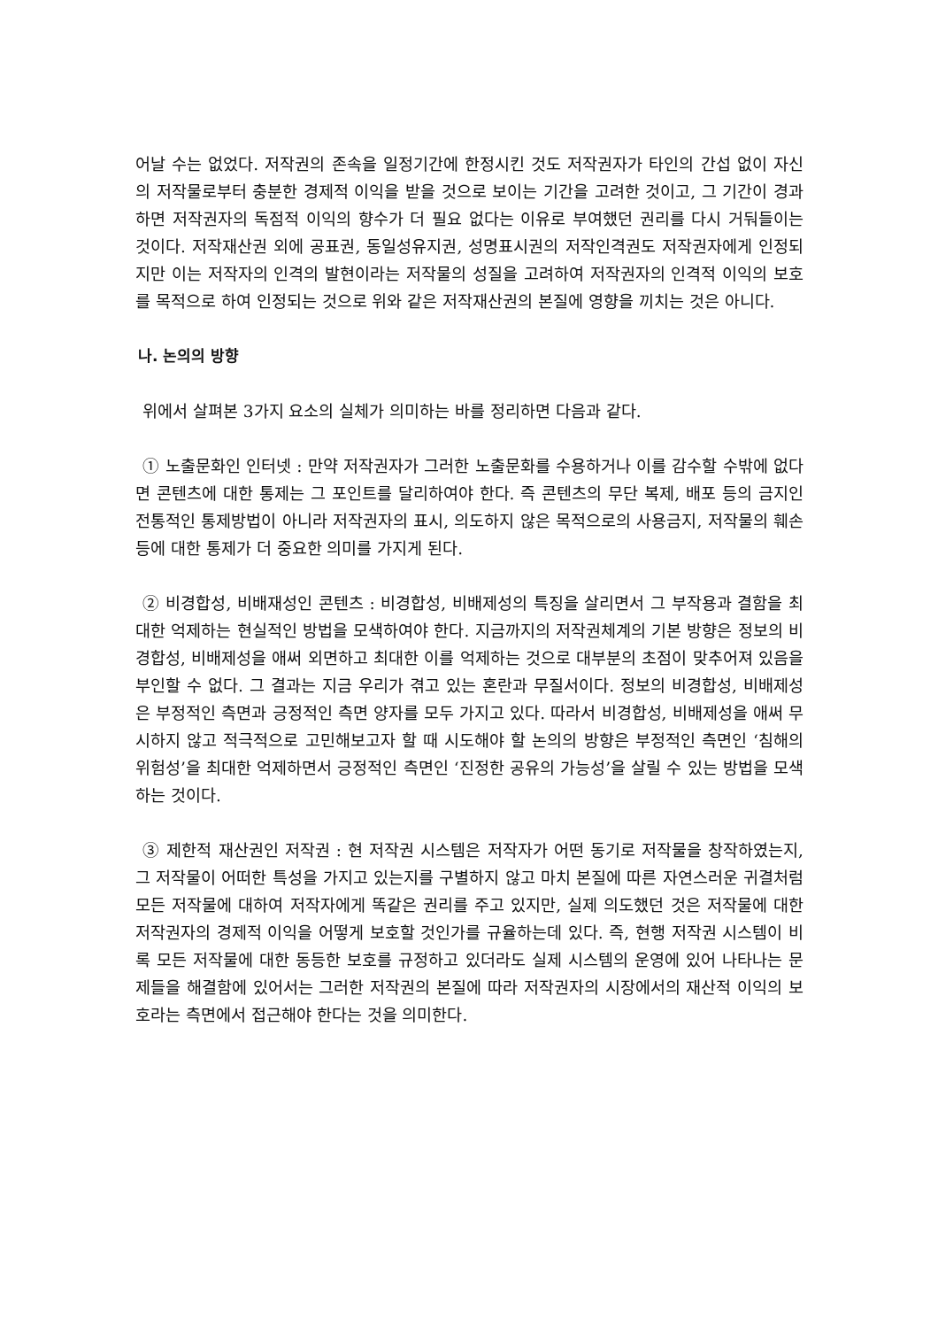어날 수는 없었다. 저작권의 존속을 일정기간에 한정시킨 것도 저작권자가 타인의 간섭 없이 자신의 저작물로부터 충분한 경제적 이익을 받을 것으로 보이는 기간을 고려한 것이고, 그 기간이 경과하면 저작권자의 독점적 이익의 향수가 더 필요 없다는 이유로 부여했던 권리를 다시 거둬들이는 것이다. 저작재산권 외에 공표권, 동일성유지권, 성명표시권의 저작인격권도 저작권자에게 인정되지만 이는 저작자의 인격의 발현이라는 저작물의 성질을 고려하여 저작권자의 인격적 이익의 보호를 목적으로 하여 인정되는 것으로 위와 같은 저작재산권의 본질에 영향을 끼치는 것은 아니다.
나. 논의의 방향
위에서 살펴본 3가지 요소의 실체가 의미하는 바를 정리하면 다음과 같다.
① 노출문화인 인터넷 : 만약 저작권자가 그러한 노출문화를 수용하거나 이를 감수할 수밖에 없다면 콘텐츠에 대한 통제는 그 포인트를 달리하여야 한다. 즉 콘텐츠의 무단 복제, 배포 등의 금지인 전통적인 통제방법이 아니라 저작권자의 표시, 의도하지 않은 목적으로의 사용금지, 저작물의 훼손 등에 대한 통제가 더 중요한 의미를 가지게 된다.
② 비경합성, 비배재성인 콘텐츠 : 비경합성, 비배제성의 특징을 살리면서 그 부작용과 결함을 최대한 억제하는 현실적인 방법을 모색하여야 한다. 지금까지의 저작권체계의 기본 방향은 정보의 비경합성, 비배제성을 애써 외면하고 최대한 이를 억제하는 것으로 대부분의 초점이 맞추어져 있음을 부인할 수 없다. 그 결과는 지금 우리가 겪고 있는 혼란과 무질서이다. 정보의 비경합성, 비배제성은 부정적인 측면과 긍정적인 측면 양자를 모두 가지고 있다. 따라서 비경합성, 비배제성을 애써 무시하지 않고 적극적으로 고민해보고자 할 때 시도해야 할 논의의 방향은 부정적인 측면인 ‘침해의 위험성’을 최대한 억제하면서 긍정적인 측면인 ‘진정한 공유의 가능성’을 살릴 수 있는 방법을 모색하는 것이다.
③ 제한적 재산권인 저작권 : 현 저작권 시스템은 저작자가 어떤 동기로 저작물을 창작하였는지, 그 저작물이 어떠한 특성을 가지고 있는지를 구별하지 않고 마치 본질에 따른 자연스러운 귀결처럼 모든 저작물에 대하여 저작자에게 똑같은 권리를 주고 있지만, 실제 의도했던 것은 저작물에 대한 저작권자의 경제적 이익을 어떻게 보호할 것인가를 규율하는데 있다. 즉, 현행 저작권 시스템이 비록 모든 저작물에 대한 동등한 보호를 규정하고 있더라도 실제 시스템의 운영에 있어 나타나는 문제들을 해결함에 있어서는 그러한 저작권의 본질에 따라 저작권자의 시장에서의 재산적 이익의 보호라는 측면에서 접근해야 한다는 것을 의미한다.